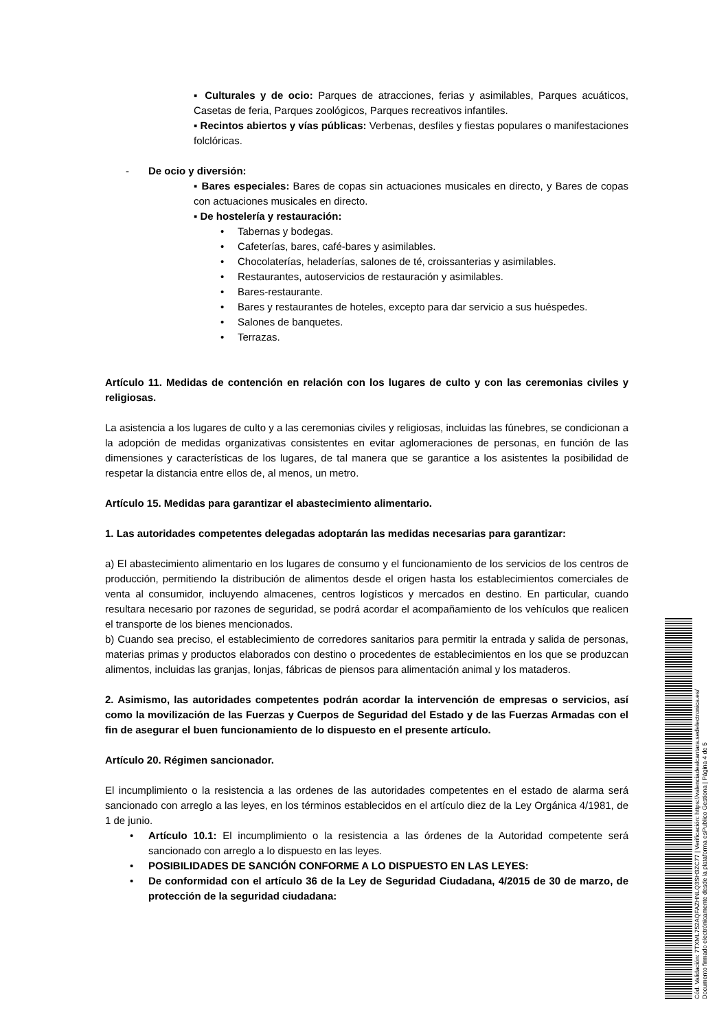▪ Culturales y de ocio: Parques de atracciones, ferias y asimilables, Parques acuáticos, Casetas de feria, Parques zoológicos, Parques recreativos infantiles.
▪ Recintos abiertos y vías públicas: Verbenas, desfiles y fiestas populares o manifestaciones folclóricas.
- De ocio y diversión:
▪ Bares especiales: Bares de copas sin actuaciones musicales en directo, y Bares de copas con actuaciones musicales en directo.
▪ De hostelería y restauración:
• Tabernas y bodegas.
• Cafeterías, bares, café-bares y asimilables.
• Chocolaterías, heladerías, salones de té, croissanterias y asimilables.
• Restaurantes, autoservicios de restauración y asimilables.
• Bares-restaurante.
• Bares y restaurantes de hoteles, excepto para dar servicio a sus huéspedes.
• Salones de banquetes.
• Terrazas.
Artículo 11. Medidas de contención en relación con los lugares de culto y con las ceremonias civiles y religiosas.
La asistencia a los lugares de culto y a las ceremonias civiles y religiosas, incluidas las fúnebres, se condicionan a la adopción de medidas organizativas consistentes en evitar aglomeraciones de personas, en función de las dimensiones y características de los lugares, de tal manera que se garantice a los asistentes la posibilidad de respetar la distancia entre ellos de, al menos, un metro.
Artículo 15. Medidas para garantizar el abastecimiento alimentario.
1. Las autoridades competentes delegadas adoptarán las medidas necesarias para garantizar:
a) El abastecimiento alimentario en los lugares de consumo y el funcionamiento de los servicios de los centros de producción, permitiendo la distribución de alimentos desde el origen hasta los establecimientos comerciales de venta al consumidor, incluyendo almacenes, centros logísticos y mercados en destino. En particular, cuando resultara necesario por razones de seguridad, se podrá acordar el acompañamiento de los vehículos que realicen el transporte de los bienes mencionados.
b) Cuando sea preciso, el establecimiento de corredores sanitarios para permitir la entrada y salida de personas, materias primas y productos elaborados con destino o procedentes de establecimientos en los que se produzcan alimentos, incluidas las granjas, lonjas, fábricas de piensos para alimentación animal y los mataderos.
2. Asimismo, las autoridades competentes podrán acordar la intervención de empresas o servicios, así como la movilización de las Fuerzas y Cuerpos de Seguridad del Estado y de las Fuerzas Armadas con el fin de asegurar el buen funcionamiento de lo dispuesto en el presente artículo.
Artículo 20. Régimen sancionador.
El incumplimiento o la resistencia a las ordenes de las autoridades competentes en el estado de alarma será sancionado con arreglo a las leyes, en los términos establecidos en el artículo diez de la Ley Orgánica 4/1981, de 1 de junio.
• Artículo 10.1: El incumplimiento o la resistencia a las órdenes de la Autoridad competente será sancionado con arreglo a lo dispuesto en las leyes.
• POSIBILIDADES DE SANCIÓN CONFORME A LO DISPUESTO EN LAS LEYES:
• De conformidad con el artículo 36 de la Ley de Seguridad Ciudadana, 4/2015 de 30 de marzo, de protección de la seguridad ciudadana:
Cód. Validación: 7TXML752AQFAZHNLQ3SH3ZC77 | Verificación: https://valenciadealcantara.sedelectronica.es/
Documento firmado electrónicamente desde la plataforma esPublico Gestiona | Página 4 de 5